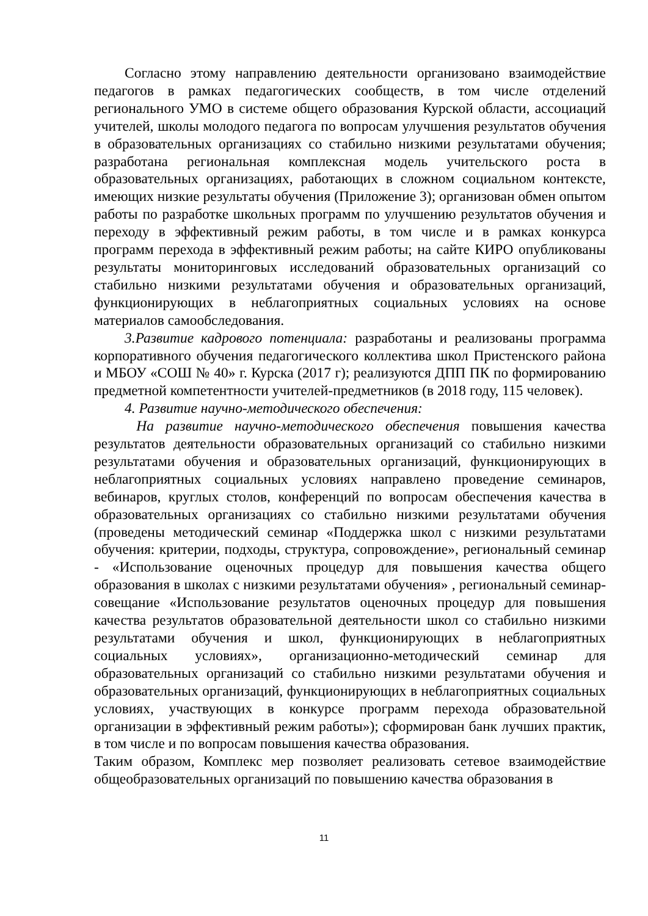Согласно этому направлению деятельности организовано взаимодействие педагогов в рамках педагогических сообществ, в том числе отделений регионального УМО в системе общего образования Курской области, ассоциаций учителей, школы молодого педагога по вопросам улучшения результатов обучения в образовательных организациях со стабильно низкими результатами обучения; разработана региональная комплексная модель учительского роста в образовательных организациях, работающих в сложном социальном контексте, имеющих низкие результаты обучения (Приложение 3); организован обмен опытом работы по разработке школьных программ по улучшению результатов обучения и переходу в эффективный режим работы, в том числе и в рамках конкурса программ перехода в эффективный режим работы; на сайте КИРО опубликованы результаты мониторинговых исследований образовательных организаций со стабильно низкими результатами обучения и образовательных организаций, функционирующих в неблагоприятных социальных условиях на основе материалов самообследования.
3.Развитие кадрового потенциала: разработаны и реализованы программа корпоративного обучения педагогического коллектива школ Пристенского района и МБОУ «СОШ № 40» г. Курска (2017 г); реализуются ДПП ПК по формированию предметной компетентности учителей-предметников (в 2018 году, 115 человек).
4. Развитие научно-методического обеспечения:
На развитие научно-методического обеспечения повышения качества результатов деятельности образовательных организаций со стабильно низкими результатами обучения и образовательных организаций, функционирующих в неблагоприятных социальных условиях направлено проведение семинаров, вебинаров, круглых столов, конференций по вопросам обеспечения качества в образовательных организациях со стабильно низкими результатами обучения (проведены методический семинар «Поддержка школ с низкими результатами обучения: критерии, подходы, структура, сопровождение», региональный семинар - «Использование оценочных процедур для повышения качества общего образования в школах с низкими результатами обучения» , региональный семинар-совещание «Использование результатов оценочных процедур для повышения качества результатов образовательной деятельности школ со стабильно низкими результатами обучения и школ, функционирующих в неблагоприятных социальных условиях», организационно-методический семинар для образовательных организаций со стабильно низкими результатами обучения и образовательных организаций, функционирующих в неблагоприятных социальных условиях, участвующих в конкурсе программ перехода образовательной организации в эффективный режим работы»); сформирован банк лучших практик, в том числе и по вопросам повышения качества образования.
Таким образом, Комплекс мер позволяет реализовать сетевое взаимодействие общеобразовательных организаций по повышению качества образования в
11